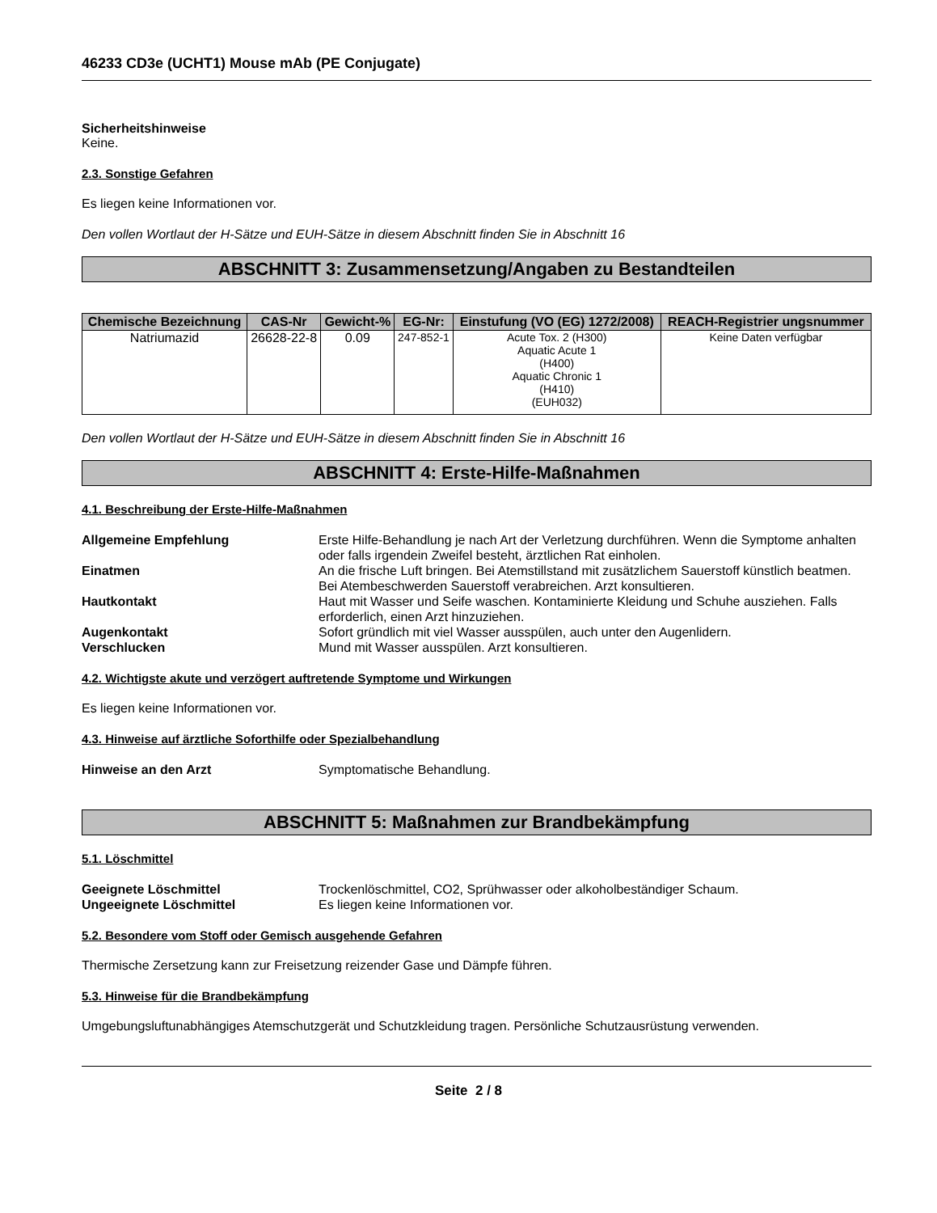46233 CD3e (UCHT1) Mouse mAb (PE Conjugate)
Sicherheitshinweise
Keine.
2.3. Sonstige Gefahren
Es liegen keine Informationen vor.
Den vollen Wortlaut der H-Sätze und EUH-Sätze in diesem Abschnitt finden Sie in Abschnitt 16
ABSCHNITT 3: Zusammensetzung/Angaben zu Bestandteilen
| Chemische Bezeichnung | CAS-Nr | Gewicht-% | EG-Nr: | Einstufung (VO (EG) 1272/2008) | REACH-Registrier ungsnummer |
| --- | --- | --- | --- | --- | --- |
| Natriumazid | 26628-22-8 | 0.09 | 247-852-1 | Acute Tox. 2 (H300) Aquatic Acute 1 (H400) Aquatic Chronic 1 (H410) (EUH032) | Keine Daten verfügbar |
Den vollen Wortlaut der H-Sätze und EUH-Sätze in diesem Abschnitt finden Sie in Abschnitt 16
ABSCHNITT 4: Erste-Hilfe-Maßnahmen
4.1. Beschreibung der Erste-Hilfe-Maßnahmen
| Allgemeine Empfehlung | Erste Hilfe-Behandlung je nach Art der Verletzung durchführen. Wenn die Symptome anhalten oder falls irgendein Zweifel besteht, ärztlichen Rat einholen. |
| Einatmen | An die frische Luft bringen. Bei Atemstillstand mit zusätzlichem Sauerstoff künstlich beatmen. Bei Atembeschwerden Sauerstoff verabreichen. Arzt konsultieren. |
| Hautkontakt | Haut mit Wasser und Seife waschen. Kontaminierte Kleidung und Schuhe ausziehen. Falls erforderlich, einen Arzt hinzuziehen. |
| Augenkontakt | Sofort gründlich mit viel Wasser ausspülen, auch unter den Augenlidern. |
| Verschlucken | Mund mit Wasser ausspülen. Arzt konsultieren. |
4.2. Wichtigste akute und verzögert auftretende Symptome und Wirkungen
Es liegen keine Informationen vor.
4.3. Hinweise auf ärztliche Soforthilfe oder Spezialbehandlung
| Hinweise an den Arzt | Symptomatische Behandlung. |
ABSCHNITT 5: Maßnahmen zur Brandbekämpfung
5.1. Löschmittel
| Geeignete Löschmittel | Trockenlöschmittel, CO2, Sprühwasser oder alkoholbeständiger Schaum. |
| Ungeeignete Löschmittel | Es liegen keine Informationen vor. |
5.2. Besondere vom Stoff oder Gemisch ausgehende Gefahren
Thermische Zersetzung kann zur Freisetzung reizender Gase und Dämpfe führen.
5.3. Hinweise für die Brandbekämpfung
Umgebungsluftunabhängiges Atemschutzgerät und Schutzkleidung tragen. Persönliche Schutzausrüstung verwenden.
Seite 2 / 8